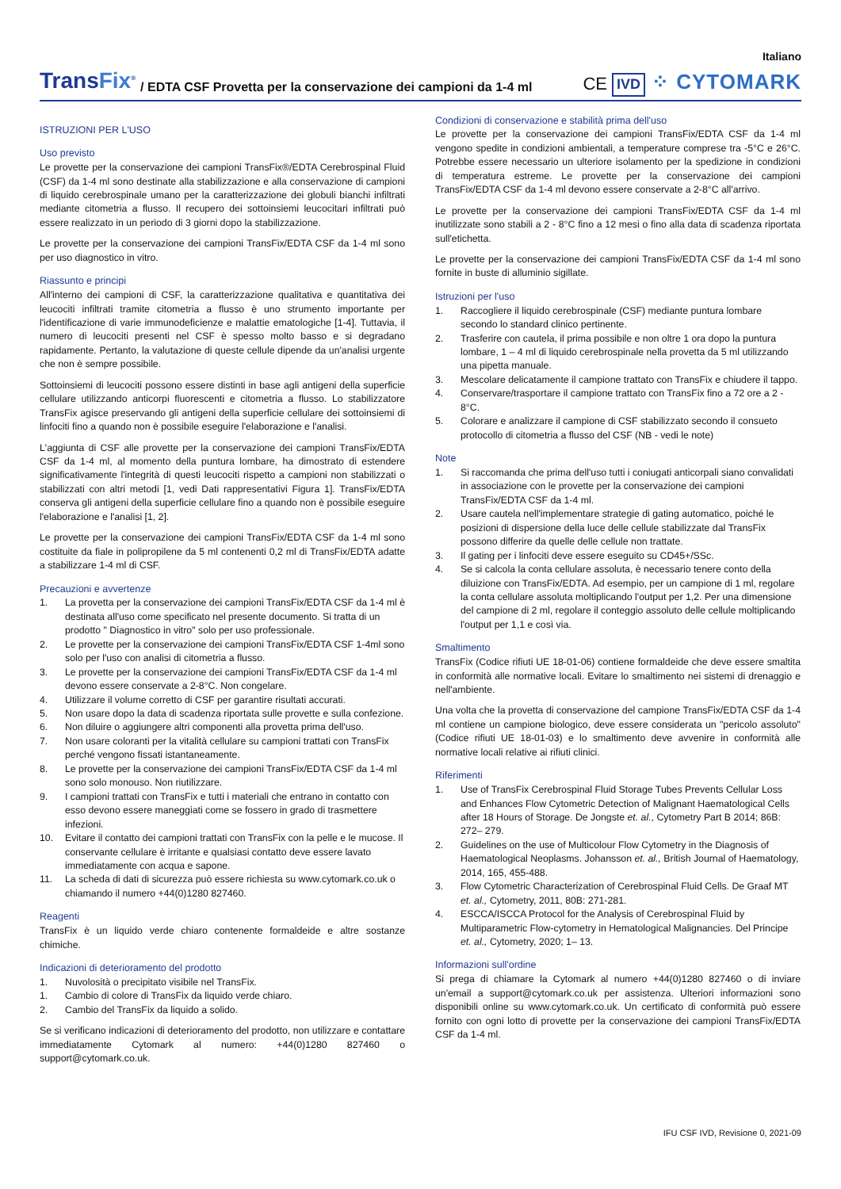Italiano
TransFix<sup>®</sup>
/ EDTA CSF Provetta per la conservazione dei campioni da 1-4 ml
CE IVD ⁘ CYTOMARK
ISTRUZIONI PER L'USO
Uso previsto
Le provette per la conservazione dei campioni TransFix®/EDTA Cerebrospinal Fluid (CSF) da 1-4 ml sono destinate alla stabilizzazione e alla conservazione di campioni di liquido cerebrospinale umano per la caratterizzazione dei globuli bianchi infiltrati mediante citometria a flusso. Il recupero dei sottoinsiemi leucocitari infiltrati può essere realizzato in un periodo di 3 giorni dopo la stabilizzazione.
Le provette per la conservazione dei campioni TransFix/EDTA CSF da 1-4 ml sono per uso diagnostico in vitro.
Riassunto e principi
All'interno dei campioni di CSF, la caratterizzazione qualitativa e quantitativa dei leucociti infiltrati tramite citometria a flusso è uno strumento importante per l'identificazione di varie immunodeficienze e malattie ematologiche [1-4]. Tuttavia, il numero di leucociti presenti nel CSF è spesso molto basso e si degradano rapidamente. Pertanto, la valutazione di queste cellule dipende da un'analisi urgente che non è sempre possibile.
Sottoinsiemi di leucociti possono essere distinti in base agli antigeni della superficie cellulare utilizzando anticorpi fluorescenti e citometria a flusso. Lo stabilizzatore TransFix agisce preservando gli antigeni della superficie cellulare dei sottoinsiemi di linfociti fino a quando non è possibile eseguire l'elaborazione e l'analisi.
L'aggiunta di CSF alle provette per la conservazione dei campioni TransFix/EDTA CSF da 1-4 ml, al momento della puntura lombare, ha dimostrato di estendere significativamente l'integrità di questi leucociti rispetto a campioni non stabilizzati o stabilizzati con altri metodi [1, vedi Dati rappresentativi Figura 1]. TransFix/EDTA conserva gli antigeni della superficie cellulare fino a quando non è possibile eseguire l'elaborazione e l'analisi [1, 2].
Le provette per la conservazione dei campioni TransFix/EDTA CSF da 1-4 ml sono costituite da fiale in polipropilene da 5 ml contenenti 0,2 ml di TransFix/EDTA adatte a stabilizzare 1-4 ml di CSF.
Precauzioni e avvertenze
1. La provetta per la conservazione dei campioni TransFix/EDTA CSF da 1-4 ml è destinata all'uso come specificato nel presente documento. Si tratta di un prodotto " Diagnostico in vitro" solo per uso professionale.
2. Le provette per la conservazione dei campioni TransFix/EDTA CSF 1-4ml sono solo per l'uso con analisi di citometria a flusso.
3. Le provette per la conservazione dei campioni TransFix/EDTA CSF da 1-4 ml devono essere conservate a 2-8°C. Non congelare.
4. Utilizzare il volume corretto di CSF per garantire risultati accurati.
5. Non usare dopo la data di scadenza riportata sulle provette e sulla confezione.
6. Non diluire o aggiungere altri componenti alla provetta prima dell'uso.
7. Non usare coloranti per la vitalità cellulare su campioni trattati con TransFix perché vengono fissati istantaneamente.
8. Le provette per la conservazione dei campioni TransFix/EDTA CSF da 1-4 ml sono solo monouso. Non riutilizzare.
9. I campioni trattati con TransFix e tutti i materiali che entrano in contatto con esso devono essere maneggiati come se fossero in grado di trasmettere infezioni.
10. Evitare il contatto dei campioni trattati con TransFix con la pelle e le mucose. Il conservante cellulare è irritante e qualsiasi contatto deve essere lavato immediatamente con acqua e sapone.
11. La scheda di dati di sicurezza può essere richiesta su www.cytomark.co.uk o chiamando il numero +44(0)1280 827460.
Reagenti
TransFix è un liquido verde chiaro contenente formaldeide e altre sostanze chimiche.
Indicazioni di deterioramento del prodotto
1. Nuvolosità o precipitato visibile nel TransFix.
1. Cambio di colore di TransFix da liquido verde chiaro.
2. Cambio del TransFix da liquido a solido.
Se si verificano indicazioni di deterioramento del prodotto, non utilizzare e contattare immediatamente Cytomark al numero: +44(0)1280 827460 o support@cytomark.co.uk.
Condizioni di conservazione e stabilità prima dell'uso
Le provette per la conservazione dei campioni TransFix/EDTA CSF da 1-4 ml vengono spedite in condizioni ambientali, a temperature comprese tra -5°C e 26°C. Potrebbe essere necessario un ulteriore isolamento per la spedizione in condizioni di temperatura estreme. Le provette per la conservazione dei campioni TransFix/EDTA CSF da 1-4 ml devono essere conservate a 2-8°C all'arrivo.
Le provette per la conservazione dei campioni TransFix/EDTA CSF da 1-4 ml inutilizzate sono stabili a 2 - 8°C fino a 12 mesi o fino alla data di scadenza riportata sull'etichetta.
Le provette per la conservazione dei campioni TransFix/EDTA CSF da 1-4 ml sono fornite in buste di alluminio sigillate.
Istruzioni per l'uso
1. Raccogliere il liquido cerebrospinale (CSF) mediante puntura lombare secondo lo standard clinico pertinente.
2. Trasferire con cautela, il prima possibile e non oltre 1 ora dopo la puntura lombare, 1 – 4 ml di liquido cerebrospinale nella provetta da 5 ml utilizzando una pipetta manuale.
3. Mescolare delicatamente il campione trattato con TransFix e chiudere il tappo.
4. Conservare/trasportare il campione trattato con TransFix fino a 72 ore a 2 - 8°C.
5. Colorare e analizzare il campione di CSF stabilizzato secondo il consueto protocollo di citometria a flusso del CSF (NB - vedi le note)
Note
1. Si raccomanda che prima dell'uso tutti i coniugati anticorpali siano convalidati in associazione con le provette per la conservazione dei campioni TransFix/EDTA CSF da 1-4 ml.
2. Usare cautela nell'implementare strategie di gating automatico, poiché le posizioni di dispersione della luce delle cellule stabilizzate dal TransFix possono differire da quelle delle cellule non trattate.
3. Il gating per i linfociti deve essere eseguito su CD45+/SSc.
4. Se si calcola la conta cellulare assoluta, è necessario tenere conto della diluizione con TransFix/EDTA. Ad esempio, per un campione di 1 ml, regolare la conta cellulare assoluta moltiplicando l'output per 1,2. Per una dimensione del campione di 2 ml, regolare il conteggio assoluto delle cellule moltiplicando l'output per 1,1 e così via.
Smaltimento
TransFix (Codice rifiuti UE 18-01-06) contiene formaldeide che deve essere smaltita in conformità alle normative locali. Evitare lo smaltimento nei sistemi di drenaggio e nell'ambiente.
Una volta che la provetta di conservazione del campione TransFix/EDTA CSF da 1-4 ml contiene un campione biologico, deve essere considerata un "pericolo assoluto" (Codice rifiuti UE 18-01-03) e lo smaltimento deve avvenire in conformità alle normative locali relative ai rifiuti clinici.
Riferimenti
1. Use of TransFix Cerebrospinal Fluid Storage Tubes Prevents Cellular Loss and Enhances Flow Cytometric Detection of Malignant Haematological Cells after 18 Hours of Storage. De Jongste et. al., Cytometry Part B 2014; 86B: 272– 279.
2. Guidelines on the use of Multicolour Flow Cytometry in the Diagnosis of Haematological Neoplasms. Johansson et. al., British Journal of Haematology, 2014, 165, 455-488.
3. Flow Cytometric Characterization of Cerebrospinal Fluid Cells. De Graaf MT et. al., Cytometry, 2011, 80B: 271-281.
4. ESCCA/ISCCA Protocol for the Analysis of Cerebrospinal Fluid by Multiparametric Flow-cytometry in Hematological Malignancies. Del Principe et. al., Cytometry, 2020; 1– 13.
Informazioni sull'ordine
Si prega di chiamare la Cytomark al numero +44(0)1280 827460 o di inviare un'email a support@cytomark.co.uk per assistenza. Ulteriori informazioni sono disponibili online su www.cytomark.co.uk. Un certificato di conformità può essere fornito con ogni lotto di provette per la conservazione dei campioni TransFix/EDTA CSF da 1-4 ml.
IFU CSF IVD, Revisione 0, 2021-09